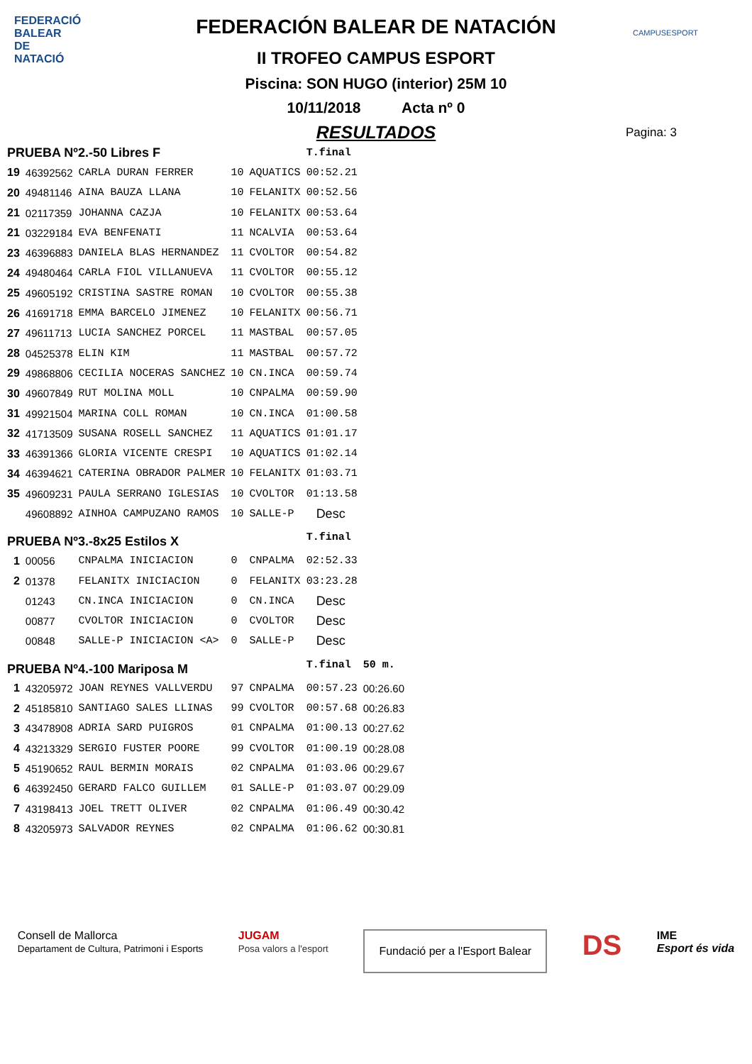FEDERACIÓ BALEAR DE NATACIÓ
CAMPUSESPORT
FEDERACIÓN BALEAR DE NATACIÓN
II TROFEO CAMPUS ESPORT
Piscina: SON HUGO (interior) 25M 10
10/11/2018 Acta nº 0
RESULTADOS
Pagina: 3
| PRUEBA Nº2.-50 Libres F | | | | | T.final | |
| 19 | 46392562 | CARLA DURAN FERRER | 10 | AQUATICS | 00:52.21 | |
| 20 | 49481146 | AINA BAUZA LLANA | 10 | FELANITX | 00:52.56 | |
| 21 | 02117359 | JOHANNA CAZJA | 10 | FELANITX | 00:53.64 | |
| 21 | 03229184 | EVA BENFENATI | 11 | NCALVIA | 00:53.64 | |
| 23 | 46396883 | DANIELA BLAS HERNANDEZ | 11 | CVOLTOR | 00:54.82 | |
| 24 | 49480464 | CARLA FIOL VILLANUEVA | 11 | CVOLTOR | 00:55.12 | |
| 25 | 49605192 | CRISTINA SASTRE ROMAN | 10 | CVOLTOR | 00:55.38 | |
| 26 | 41691718 | EMMA BARCELO JIMENEZ | 10 | FELANITX | 00:56.71 | |
| 27 | 49611713 | LUCIA SANCHEZ PORCEL | 11 | MASTBAL | 00:57.05 | |
| 28 | 04525378 | ELIN KIM | 11 | MASTBAL | 00:57.72 | |
| 29 | 49868806 | CECILIA NOCERAS SANCHEZ | 10 | CN.INCA | 00:59.74 | |
| 30 | 49607849 | RUT MOLINA MOLL | 10 | CNPALMA | 00:59.90 | |
| 31 | 49921504 | MARINA COLL ROMAN | 10 | CN.INCA | 01:00.58 | |
| 32 | 41713509 | SUSANA ROSELL SANCHEZ | 11 | AQUATICS | 01:01.17 | |
| 33 | 46391366 | GLORIA VICENTE CRESPI | 10 | AQUATICS | 01:02.14 | |
| 34 | 46394621 | CATERINA OBRADOR PALMER | 10 | FELANITX | 01:03.71 | |
| 35 | 49609231 | PAULA SERRANO IGLESIAS | 10 | CVOLTOR | 01:13.58 | |
| | 49608892 | AINHOA CAMPUZANO RAMOS | 10 | SALLE-P | Desc | |
| PRUEBA Nº3.-8x25 Estilos X | | | | | T.final | |
| 1 | 00056 | CNPALMA INICIACION | 0 | CNPALMA | 02:52.33 | |
| 2 | 01378 | FELANITX INICIACION | 0 | FELANITX | 03:23.28 | |
| | 01243 | CN.INCA INICIACION | 0 | CN.INCA | Desc | |
| | 00877 | CVOLTOR INICIACION | 0 | CVOLTOR | Desc | |
| | 00848 | SALLE-P INICIACION <A> | 0 | SALLE-P | Desc | |
| PRUEBA Nº4.-100 Mariposa M | | | | | T.final | 50 m. |
| 1 | 43205972 | JOAN REYNES VALLVERDU | 97 | CNPALMA | 00:57.23 | 00:26.60 |
| 2 | 45185810 | SANTIAGO SALES LLINAS | 99 | CVOLTOR | 00:57.68 | 00:26.83 |
| 3 | 43478908 | ADRIA SARD PUIGROS | 01 | CNPALMA | 01:00.13 | 00:27.62 |
| 4 | 43213329 | SERGIO FUSTER POORE | 99 | CVOLTOR | 01:00.19 | 00:28.08 |
| 5 | 45190652 | RAUL BERMIN MORAIS | 02 | CNPALMA | 01:03.06 | 00:29.67 |
| 6 | 46392450 | GERARD FALCO GUILLEM | 01 | SALLE-P | 01:03.07 | 00:29.09 |
| 7 | 43198413 | JOEL TRETT OLIVER | 02 | CNPALMA | 01:06.49 | 00:30.42 |
| 8 | 43205973 | SALVADOR REYNES | 02 | CNPALMA | 01:06.62 | 00:30.81 |
Consell de Mallorca
Departament de Cultura, Patrimoni i Esports
JUGAM
Posa valors a l'esport
Fundació per a l'Esport Balear
DS
IME
Esport és vida